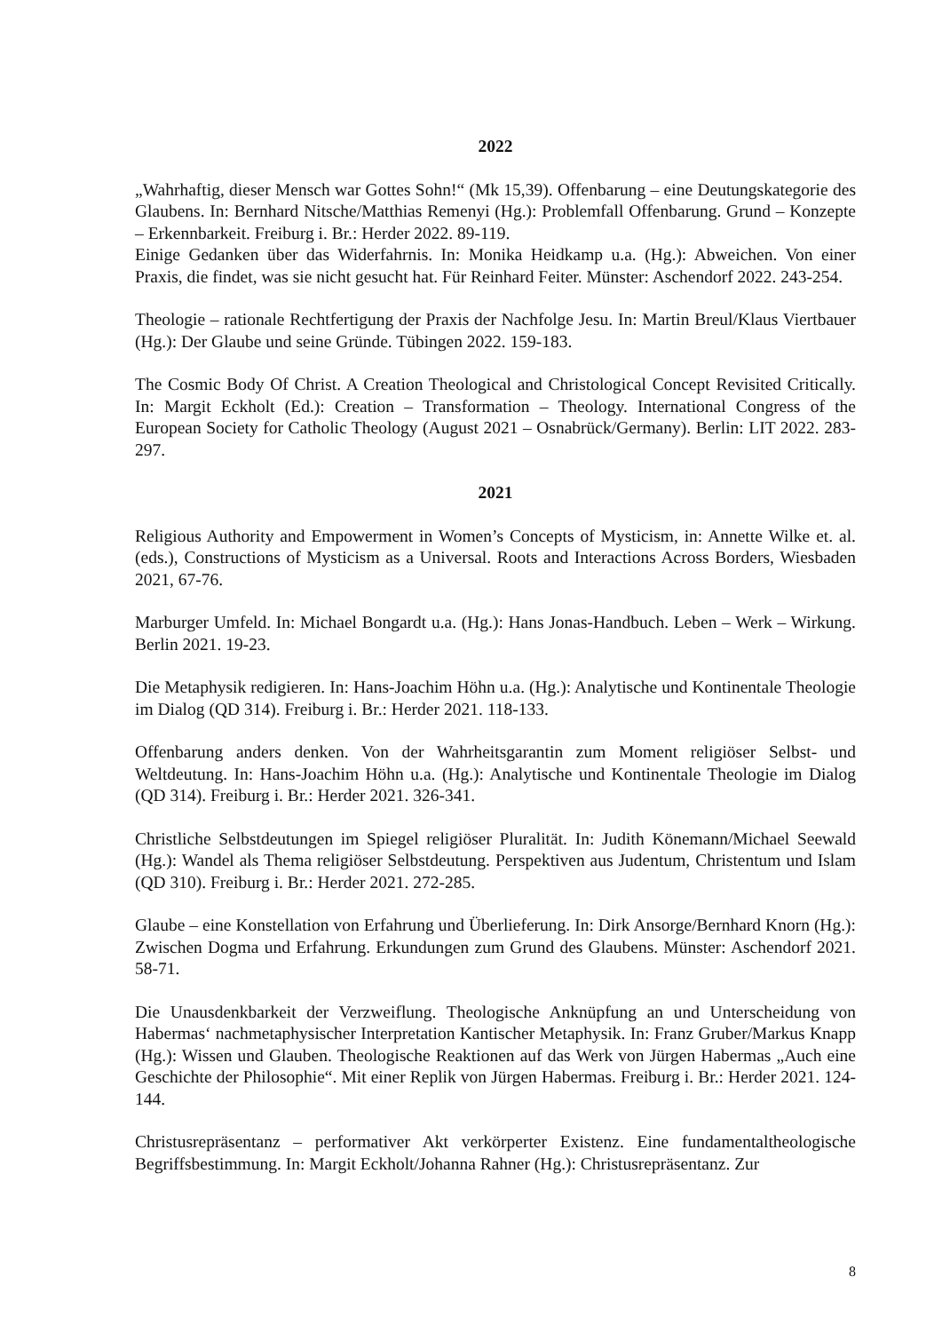2022
„Wahrhaftig, dieser Mensch war Gottes Sohn!“ (Mk 15,39). Offenbarung – eine Deutungskategorie des Glaubens. In: Bernhard Nitsche/Matthias Remenyi (Hg.): Problemfall Offenbarung. Grund – Konzepte – Erkennbarkeit. Freiburg i. Br.: Herder 2022. 89-119.
Einige Gedanken über das Widerfahrnis. In: Monika Heidkamp u.a. (Hg.): Abweichen. Von einer Praxis, die findet, was sie nicht gesucht hat. Für Reinhard Feiter. Münster: Aschendorf 2022. 243-254.
Theologie – rationale Rechtfertigung der Praxis der Nachfolge Jesu. In: Martin Breul/Klaus Viertbauer (Hg.): Der Glaube und seine Gründe. Tübingen 2022. 159-183.
The Cosmic Body Of Christ. A Creation Theological and Christological Concept Revisited Critically. In: Margit Eckholt (Ed.): Creation – Transformation – Theology. International Congress of the European Society for Catholic Theology (August 2021 – Osnabrück/Germany). Berlin: LIT 2022. 283-297.
2021
Religious Authority and Empowerment in Women’s Concepts of Mysticism, in: Annette Wilke et. al. (eds.), Constructions of Mysticism as a Universal. Roots and Interactions Across Borders, Wiesbaden 2021, 67-76.
Marburger Umfeld. In: Michael Bongardt u.a. (Hg.): Hans Jonas-Handbuch. Leben – Werk – Wirkung. Berlin 2021. 19-23.
Die Metaphysik redigieren. In: Hans-Joachim Höhn u.a. (Hg.): Analytische und Kontinentale Theologie im Dialog (QD 314). Freiburg i. Br.: Herder 2021. 118-133.
Offenbarung anders denken. Von der Wahrheitsgarantin zum Moment religiöser Selbst- und Weltdeutung. In: Hans-Joachim Höhn u.a. (Hg.): Analytische und Kontinentale Theologie im Dialog (QD 314). Freiburg i. Br.: Herder 2021. 326-341.
Christliche Selbstdeutungen im Spiegel religiöser Pluralität. In: Judith Könemann/Michael Seewald (Hg.): Wandel als Thema religiöser Selbstdeutung. Perspektiven aus Judentum, Christentum und Islam (QD 310). Freiburg i. Br.: Herder 2021. 272-285.
Glaube – eine Konstellation von Erfahrung und Überlieferung. In: Dirk Ansorge/Bernhard Knorn (Hg.): Zwischen Dogma und Erfahrung. Erkundungen zum Grund des Glaubens. Münster: Aschendorf 2021. 58-71.
Die Unausdenkbarkeit der Verzweiflung. Theologische Anknüpfung an und Unterscheidung von Habermas‘ nachmetaphysischer Interpretation Kantischer Metaphysik. In: Franz Gruber/Markus Knapp (Hg.): Wissen und Glauben. Theologische Reaktionen auf das Werk von Jürgen Habermas „Auch eine Geschichte der Philosophie“. Mit einer Replik von Jürgen Habermas. Freiburg i. Br.: Herder 2021. 124-144.
Christusrepräsentanz – performativer Akt verkörperter Existenz. Eine fundamentaltheologische Begriffsbestimmung. In: Margit Eckholt/Johanna Rahner (Hg.): Christusrepräsentanz. Zur
8